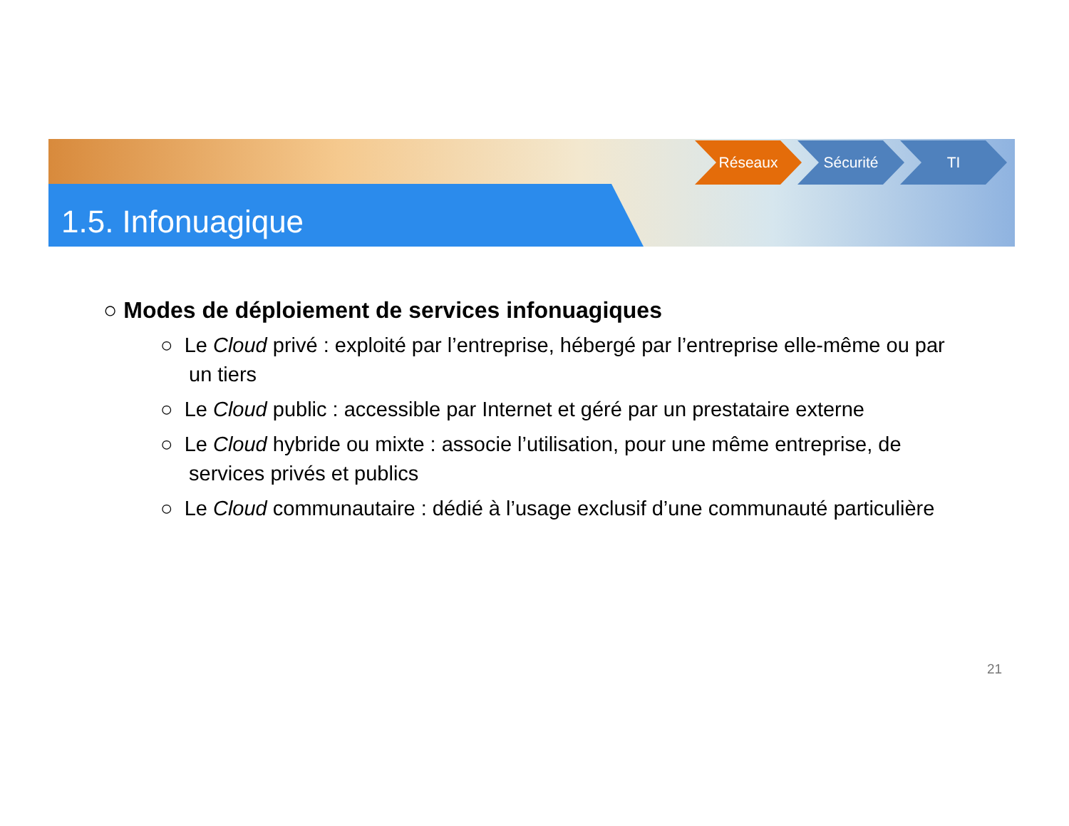1.5. Infonuagique
Réseaux Sécurité TI
○ Modes de déploiement de services infonuagiques
○ Le Cloud privé : exploité par l’entreprise, hébergé par l’entreprise elle-même ou par un tiers
○ Le Cloud public : accessible par Internet et géré par un prestataire externe
○ Le Cloud hybride ou mixte : associe l’utilisation, pour une même entreprise, de services privés et publics
○ Le Cloud communautaire : dédié à l’usage exclusif d’une communauté particulière
21